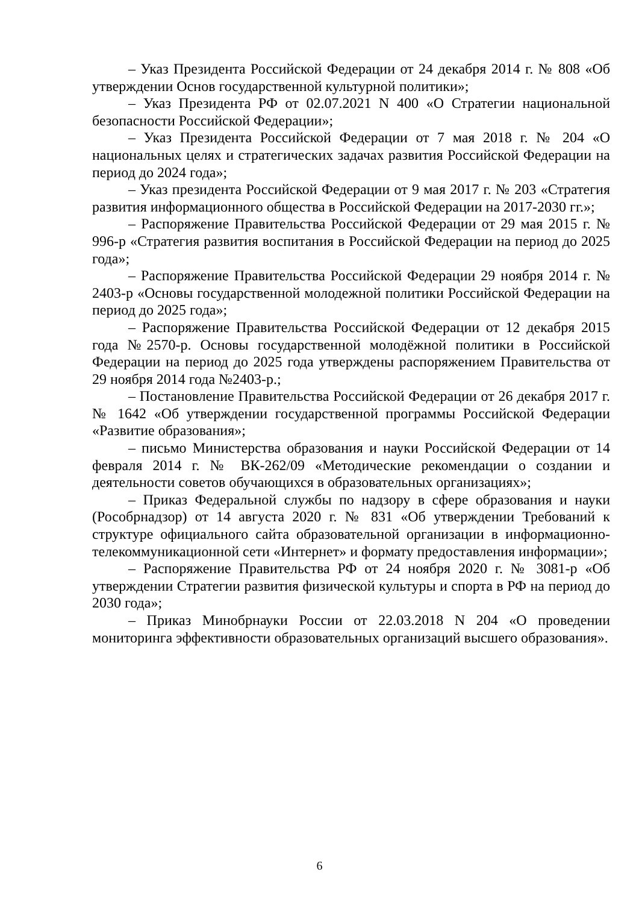– Указ Президента Российской Федерации от 24 декабря 2014 г. № 808 «Об утверждении Основ государственной культурной политики»;
– Указ Президента РФ от 02.07.2021 N 400 «О Стратегии национальной безопасности Российской Федерации»;
– Указ Президента Российской Федерации от 7 мая 2018 г. № 204 «О национальных целях и стратегических задачах развития Российской Федерации на период до 2024 года»;
– Указ президента Российской Федерации от 9 мая 2017 г. № 203 «Стратегия развития информационного общества в Российской Федерации на 2017-2030 гг.»;
– Распоряжение Правительства Российской Федерации от 29 мая 2015 г. № 996-р «Стратегия развития воспитания в Российской Федерации на период до 2025 года»;
– Распоряжение Правительства Российской Федерации 29 ноября 2014 г. № 2403-р «Основы государственной молодежной политики Российской Федерации на период до 2025 года»;
– Распоряжение Правительства Российской Федерации от 12 декабря 2015 года №2570-р. Основы государственной молодёжной политики в Российской Федерации на период до 2025 года утверждены распоряжением Правительства от 29 ноября 2014 года №2403-р.;
– Постановление Правительства Российской Федерации от 26 декабря 2017 г. № 1642 «Об утверждении государственной программы Российской Федерации «Развитие образования»;
– письмо Министерства образования и науки Российской Федерации от 14 февраля 2014 г. № ВК-262/09 «Методические рекомендации о создании и деятельности советов обучающихся в образовательных организациях»;
– Приказ Федеральной службы по надзору в сфере образования и науки (Рособрнадзор) от 14 августа 2020 г. № 831 «Об утверждении Требований к структуре официального сайта образовательной организации в информационно-телекоммуникационной сети «Интернет» и формату предоставления информации»;
– Распоряжение Правительства РФ от 24 ноября 2020 г. № 3081-р «Об утверждении Стратегии развития физической культуры и спорта в РФ на период до 2030 года»;
– Приказ Минобрнауки России от 22.03.2018 N 204 «О проведении мониторинга эффективности образовательных организаций высшего образования».
6